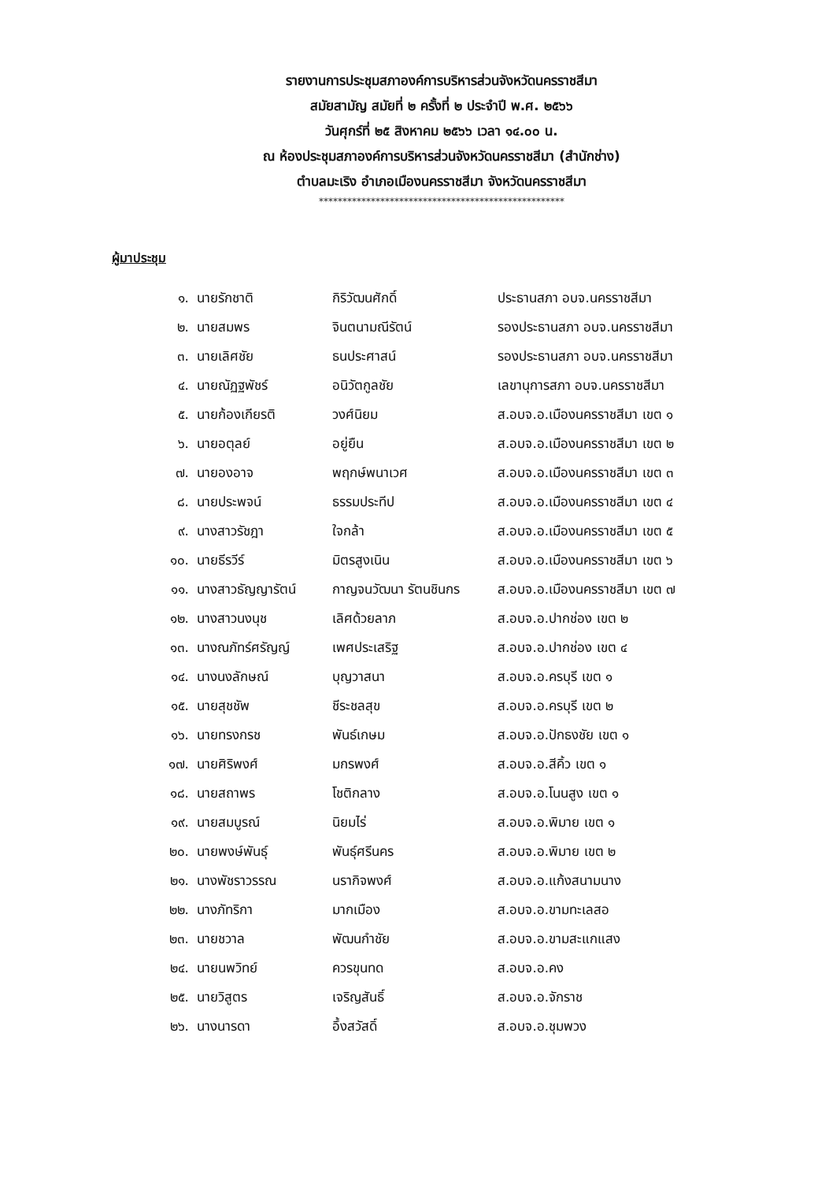รายงานการประชุมสภาองค์การบริหารส่วนจังหวัดนครราชสีมา
สมัยสามัญ สมัยที่ ๒ ครั้งที่ ๒ ประจำปี พ.ศ. ๒๕๖๖
วันศุกร์ที่ ๒๕ สิงหาคม ๒๕๖๖ เวลา ๑๔.๐๐ น.
ณ ห้องประชุมสภาองค์การบริหารส่วนจังหวัดนครราชสีมา (สำนักช่าง)
ตำบลมะเริง อำเภอเมืองนครราชสีมา จังหวัดนครราชสีมา
****************************************************
ผู้มาประชุม
| ๑. | นายรักชาติ | กิริวัฒนศักดิ์ | ประธานสภา อบจ.นครราชสีมา |
| ๒. | นายสมพร | จินตนามณีรัตน์ | รองประธานสภา อบจ.นครราชสีมา |
| ๓. | นายเลิศชัย | ธนประศาสน์ | รองประธานสภา อบจ.นครราชสีมา |
| ๔. | นายณัฏฐพัชร์ | อนิวัตกูลชัย | เลขานุการสภา อบจ.นครราชสีมา |
| ๕. | นายก้องเกียรติ | วงศ์นิยม | ส.อบจ.อ.เมืองนครราชสีมา เขต ๑ |
| ๖. | นายอตุลย์ | อยู่ยืน | ส.อบจ.อ.เมืองนครราชสีมา เขต ๒ |
| ๗. | นายองอาจ | พฤกษ์พนาเวศ | ส.อบจ.อ.เมืองนครราชสีมา เขต ๓ |
| ๘. | นายประพจน์ | ธรรมประทีป | ส.อบจ.อ.เมืองนครราชสีมา เขต ๔ |
| ๙. | นางสาวรัชฎา | ใจกล้า | ส.อบจ.อ.เมืองนครราชสีมา เขต ๕ |
| ๑๐. | นายธีรวีร์ | มิตรสูงเนิน | ส.อบจ.อ.เมืองนครราชสีมา เขต ๖ |
| ๑๑. | นางสาวธัญญารัตน์ | กาญจนวัฒนา รัตนชินกร | ส.อบจ.อ.เมืองนครราชสีมา เขต ๗ |
| ๑๒. | นางสาวนงนุช | เลิศด้วยลาภ | ส.อบจ.อ.ปากช่อง เขต ๒ |
| ๑๓. | นางณภัทร์ศรัญญ์ | เพศประเสริฐ | ส.อบจ.อ.ปากช่อง เขต ๔ |
| ๑๔. | นางนงลักษณ์ | บุญวาสนา | ส.อบจ.อ.ครบุรี เขต ๑ |
| ๑๕. | นายสุชชัพ | ชีระชลสุข | ส.อบจ.อ.ครบุรี เขต ๒ |
| ๑๖. | นายทรงกรช | พันธ์เกษม | ส.อบจ.อ.ปักธงชัย เขต ๑ |
| ๑๗. | นายศิริพงศ์ | มกรพงศ์ | ส.อบจ.อ.สีคิ้ว เขต ๑ |
| ๑๘. | นายสถาพร | โชติกลาง | ส.อบจ.อ.โนนสูง เขต ๑ |
| ๑๙. | นายสมบูรณ์ | นิยมไร่ | ส.อบจ.อ.พิมาย เขต ๑ |
| ๒๐. | นายพงษ์พันธุ์ | พันธุ์ศรีนคร | ส.อบจ.อ.พิมาย เขต ๒ |
| ๒๑. | นางพัชราวรรณ | นรากิจพงศ์ | ส.อบจ.อ.แก้งสนามนาง |
| ๒๒. | นางภัทริกา | มากเมือง | ส.อบจ.อ.ขามทะเลสอ |
| ๒๓. | นายชวาล | พัฒนกำชัย | ส.อบจ.อ.ขามสะแกแสง |
| ๒๔. | นายนพวิทย์ | ควรขุนทด | ส.อบจ.อ.คง |
| ๒๕. | นายวิสูตร | เจริญสันธิ์ | ส.อบจ.อ.จักราช |
| ๒๖. | นางนารดา | อึ้งสวัสดิ์ | ส.อบจ.อ.ชุมพวง |